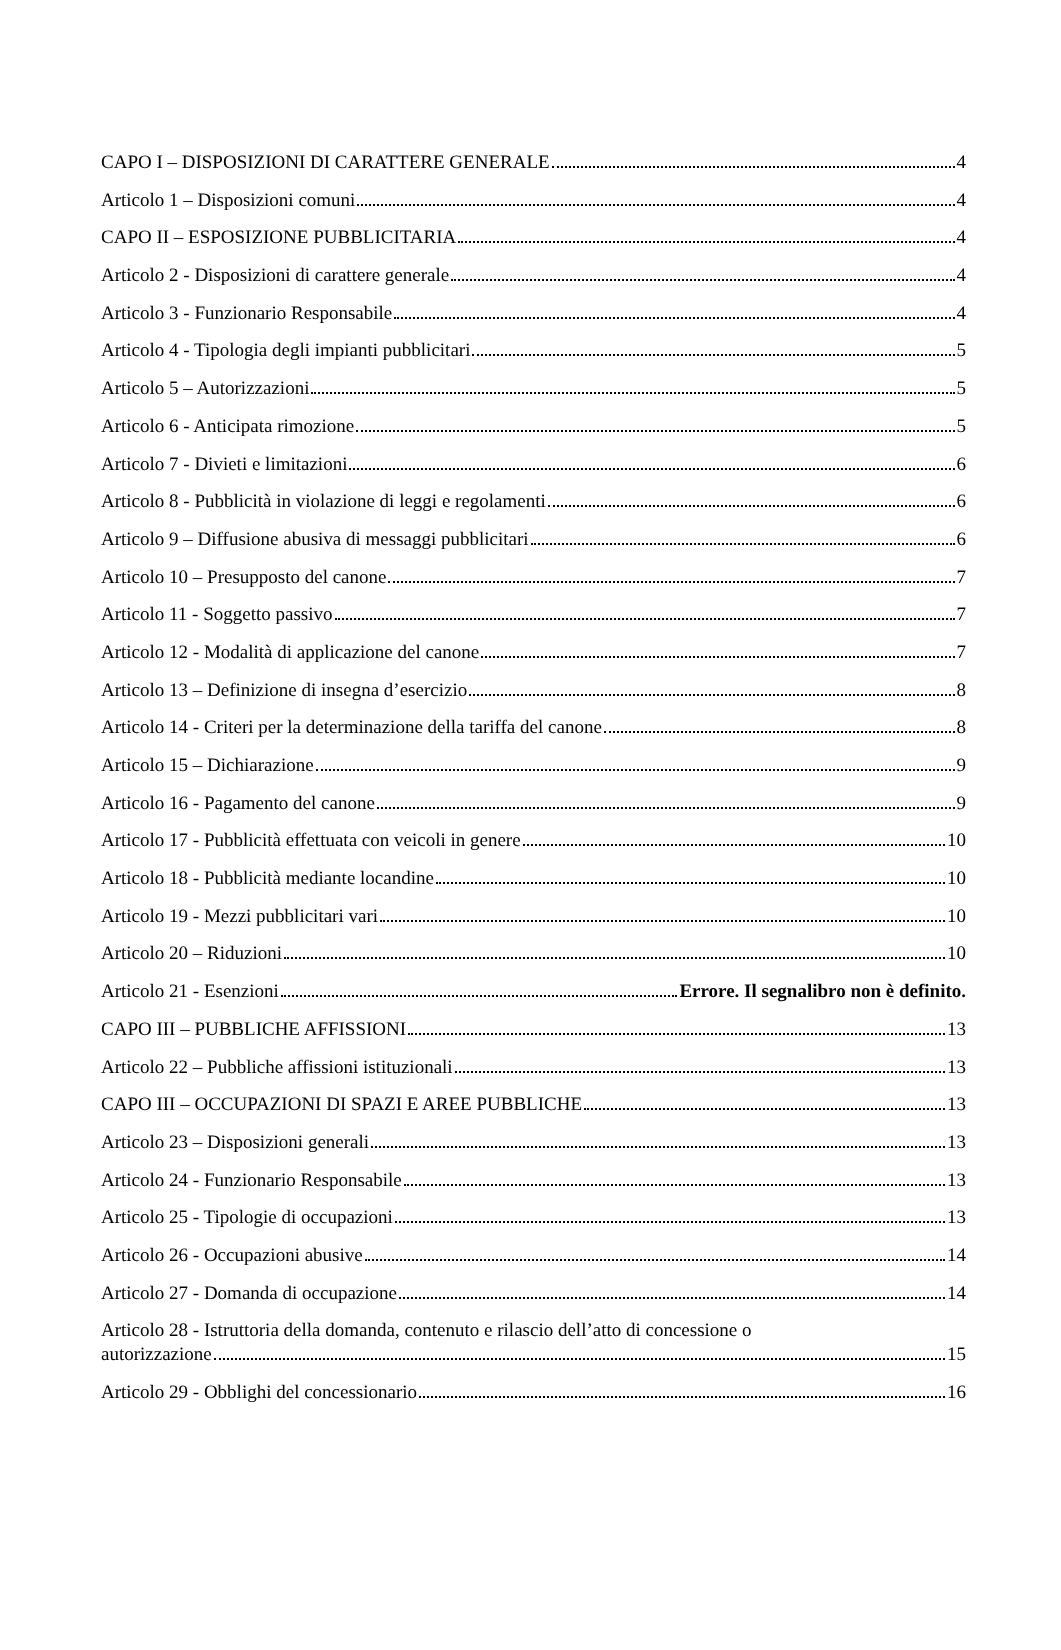CAPO I – DISPOSIZIONI DI CARATTERE GENERALE 4
Articolo 1 – Disposizioni comuni 4
CAPO II – ESPOSIZIONE PUBBLICITARIA 4
Articolo 2 - Disposizioni di carattere generale 4
Articolo 3 - Funzionario Responsabile 4
Articolo 4 - Tipologia degli impianti pubblicitari 5
Articolo 5 – Autorizzazioni 5
Articolo 6 - Anticipata rimozione 5
Articolo 7 - Divieti e limitazioni 6
Articolo 8 - Pubblicità in violazione di leggi e regolamenti 6
Articolo 9 – Diffusione abusiva di messaggi pubblicitari 6
Articolo 10 – Presupposto del canone 7
Articolo 11 - Soggetto passivo 7
Articolo 12 - Modalità di applicazione del canone 7
Articolo 13 – Definizione di insegna d’esercizio 8
Articolo 14 - Criteri per la determinazione della tariffa del canone 8
Articolo 15 – Dichiarazione 9
Articolo 16 - Pagamento del canone 9
Articolo 17 - Pubblicità effettuata con veicoli in genere 10
Articolo 18 - Pubblicità mediante locandine 10
Articolo 19 - Mezzi pubblicitari vari 10
Articolo 20 – Riduzioni 10
Articolo 21 - Esenzioni Errore. Il segnalibro non è definito.
CAPO III – PUBBLICHE AFFISSIONI 13
Articolo 22 – Pubbliche affissioni istituzionali 13
CAPO III – OCCUPAZIONI DI SPAZI E AREE PUBBLICHE 13
Articolo 23 – Disposizioni generali 13
Articolo 24 - Funzionario Responsabile 13
Articolo 25 - Tipologie di occupazioni 13
Articolo 26 - Occupazioni abusive 14
Articolo 27 - Domanda di occupazione 14
Articolo 28 - Istruttoria della domanda, contenuto e rilascio dell’atto di concessione o
autorizzazione 15
Articolo 29 - Obblighi del concessionario 16